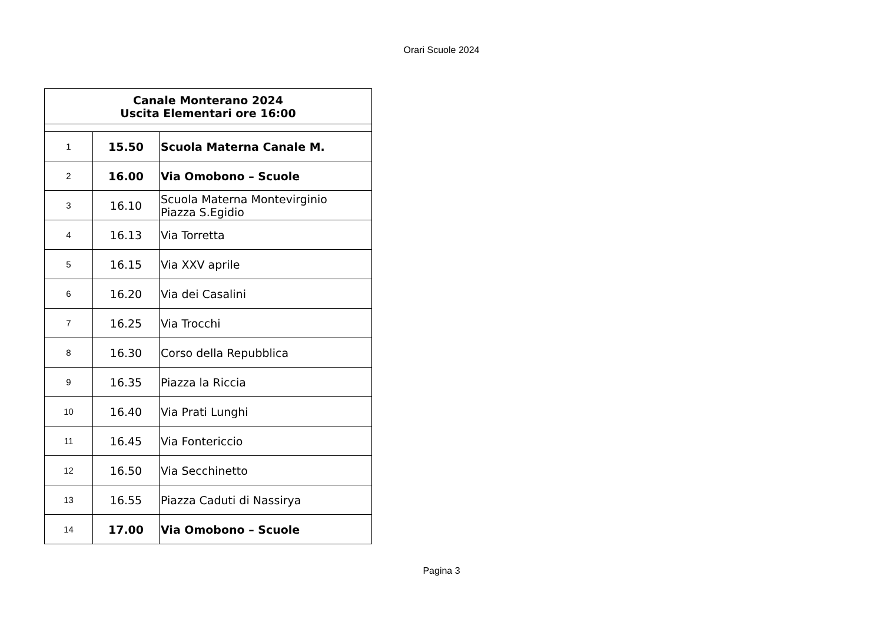Orari Scuole 2024
| Canale Monterano 2024 Uscita Elementari ore 16:00 | | |
| --- | --- | --- |
| 1 | 15.50 | Scuola Materna Canale M. |
| 2 | 16.00 | Via Omobono – Scuole |
| 3 | 16.10 | Scuola Materna Montevirginio Piazza S.Egidio |
| 4 | 16.13 | Via Torretta |
| 5 | 16.15 | Via XXV aprile |
| 6 | 16.20 | Via dei Casalini |
| 7 | 16.25 | Via Trocchi |
| 8 | 16.30 | Corso della Repubblica |
| 9 | 16.35 | Piazza la Riccia |
| 10 | 16.40 | Via Prati Lunghi |
| 11 | 16.45 | Via Fontericcio |
| 12 | 16.50 | Via Secchinetto |
| 13 | 16.55 | Piazza Caduti di Nassirya |
| 14 | 17.00 | Via Omobono – Scuole |
Pagina 3